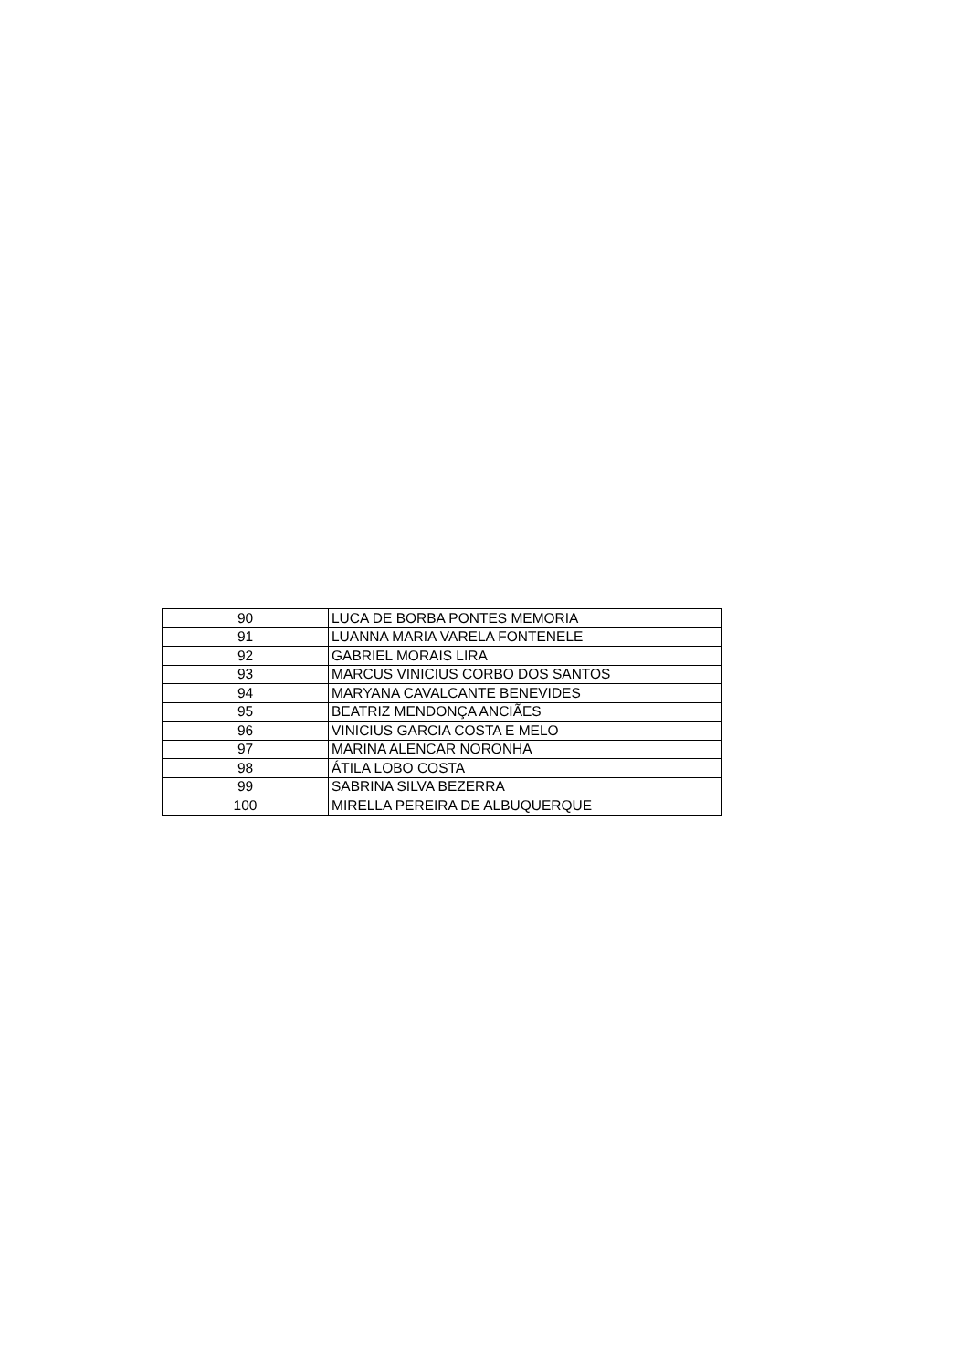| 90 | LUCA DE BORBA PONTES MEMORIA |
| 91 | LUANNA MARIA VARELA FONTENELE |
| 92 | GABRIEL MORAIS LIRA |
| 93 | MARCUS VINICIUS CORBO DOS SANTOS |
| 94 | MARYANA CAVALCANTE BENEVIDES |
| 95 | BEATRIZ MENDONÇA ANCIÃES |
| 96 | VINICIUS GARCIA COSTA E MELO |
| 97 | MARINA ALENCAR NORONHA |
| 98 | ÁTILA LOBO COSTA |
| 99 | SABRINA SILVA BEZERRA |
| 100 | MIRELLA PEREIRA DE ALBUQUERQUE |